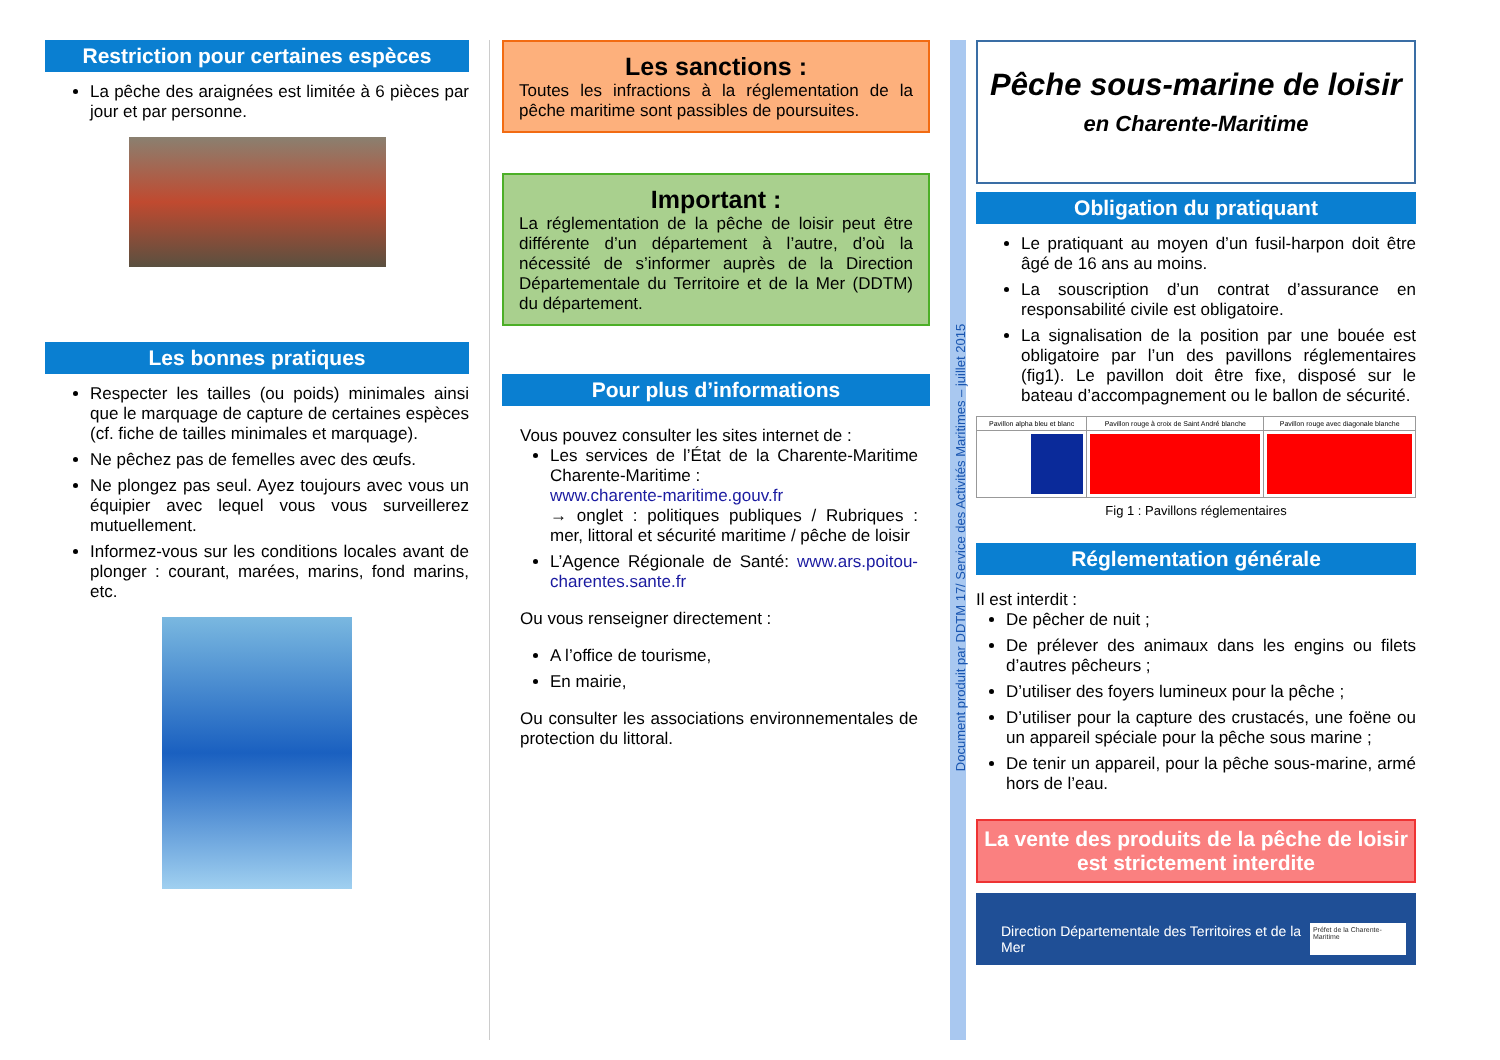Restriction pour certaines espèces
La pêche des araignées est limitée à 6 pièces par jour et par personne.
Les bonnes pratiques
Respecter les tailles (ou poids) minimales ainsi que le marquage de capture de certaines espèces (cf. fiche de tailles minimales et marquage).
Ne pêchez pas de femelles avec des œufs.
Ne plongez pas seul. Ayez toujours avec vous un équipier avec lequel vous vous surveillerez mutuellement.
Informez-vous sur les conditions locales avant de plonger : courant, marées, marins, fond marins, etc.
Les sanctions :
Toutes les infractions à la réglementation de la pêche maritime sont passibles de poursuites.
Important :
La réglementation de la pêche de loisir peut être différente d’un département à l’autre, d’où la nécessité de s’informer auprès de la Direction Départementale du Territoire et de la Mer (DDTM) du département.
Pour plus d’informations
Vous pouvez consulter les sites internet de :
Les services de l’État de la Charente-Maritime Charente-Maritime :
www.charente-maritime.gouv.fr
→ onglet : politiques publiques / Rubriques : mer, littoral et sécurité maritime / pêche de loisir
L’Agence Régionale de Santé: www.ars.poitou-charentes.sante.fr
Ou vous renseigner directement :
A l’office de tourisme,
En mairie,
Ou consulter les associations environnementales de protection du littoral.
Document produit par DDTM 17/ Service des Activités Maritimes – juillet 2015
Pêche sous-marine de loisir
en Charente-Maritime
Obligation du pratiquant
Le pratiquant au moyen d’un fusil-harpon doit être âgé de 16 ans au moins.
La souscription d’un contrat d’assurance en responsabilité civile est obligatoire.
La signalisation de la position par une bouée est obligatoire par l’un des pavillons réglementaires (fig1). Le pavillon doit être fixe, disposé sur le bateau d’accompagnement ou le ballon de sécurité.
| Pavillon alpha bleu et blanc | Pavillon rouge à croix de Saint André blanche | Pavillon rouge avec diagonale blanche |
Fig 1 : Pavillons réglementaires
Réglementation générale
Il est interdit :
De pêcher de nuit ;
De prélever des animaux dans les engins ou filets d’autres pêcheurs ;
D’utiliser des foyers lumineux pour la pêche ;
D’utiliser pour la capture des crustacés, une foëne ou un appareil spéciale pour la pêche sous marine ;
De tenir un appareil, pour la pêche sous-marine, armé hors de l’eau.
La vente des produits de la pêche de loisir est strictement interdite
Direction Départementale des Territoires et de la Mer Préfet de la Charente-Maritime